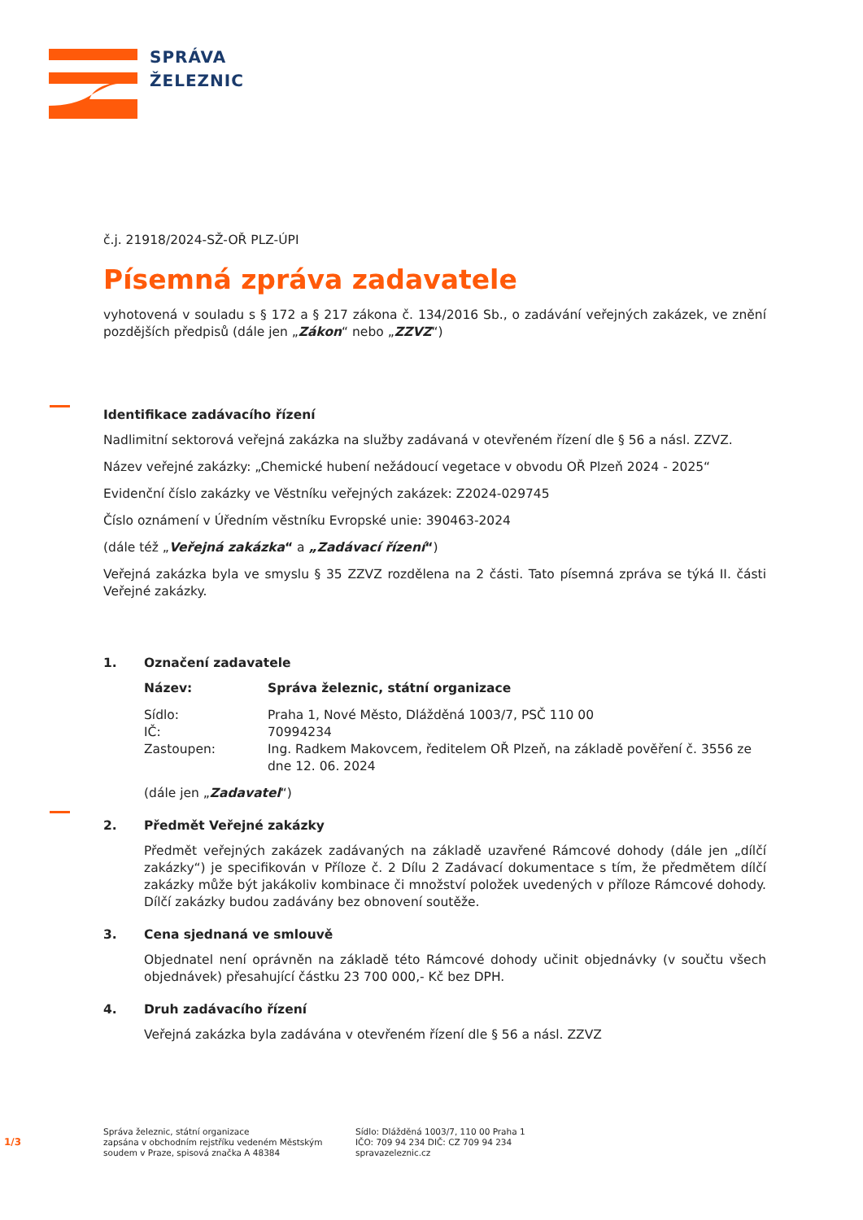SPRÁVA
ŽELEZNIC
č.j. 21918/2024-SŽ-OŘ PLZ-ÚPI
Písemná zpráva zadavatele
vyhotovená v souladu s § 172 a § 217 zákona č. 134/2016 Sb., o zadávání veřejných zakázek, ve znění pozdějších předpisů (dále jen „Zákon“ nebo „ZZVZ“)
Identifikace zadávacího řízení
Nadlimitní sektorová veřejná zakázka na služby zadávaná v otevřeném řízení dle § 56 a násl. ZZVZ.
Název veřejné zakázky: „Chemické hubení nežádoucí vegetace v obvodu OŘ Plzeň 2024 - 2025“
Evidenční číslo zakázky ve Věstníku veřejných zakázek: Z2024-029745
Číslo oznámení v Úředním věstníku Evropské unie: 390463-2024
(dále též „Veřejná zakázka“ a „Zadávací řízení“)
Veřejná zakázka byla ve smyslu § 35 ZZVZ rozdělena na 2 části. Tato písemná zpráva se týká II. části Veřejné zakázky.
1. Označení zadavatele
| Název: | Správa železnic, státní organizace |
| Sídlo: | Praha 1, Nové Město, Dlážděná 1003/7, PSČ 110 00 |
| IČ: | 70994234 |
| Zastoupen: | Ing. Radkem Makovcem, ředitelem OŘ Plzeň, na základě pověření č. 3556 ze dne 12. 06. 2024 |
(dále jen „Zadavatel“)
2. Předmět Veřejné zakázky
Předmět veřejných zakázek zadávaných na základě uzavřené Rámcové dohody (dále jen „dílčí zakázky“) je specifikován v Příloze č. 2 Dílu 2 Zadávací dokumentace s tím, že předmětem dílčí zakázky může být jakákoliv kombinace či množství položek uvedených v příloze Rámcové dohody. Dílčí zakázky budou zadávány bez obnovení soutěže.
3. Cena sjednaná ve smlouvě
Objednatel není oprávněn na základě této Rámcové dohody učinit objednávky (v součtu všech objednávek) přesahující částku 23 700 000,- Kč bez DPH.
4. Druh zadávacího řízení
Veřejná zakázka byla zadávána v otevřeném řízení dle § 56 a násl. ZZVZ
1/3
Správa železnic, státní organizace
zapsána v obchodním rejstříku vedeném Městským
soudem v Praze, spisová značka A 48384
Sídlo: Dlážděná 1003/7, 110 00 Praha 1
IČO: 709 94 234 DIČ: CZ 709 94 234
spravazeleznic.cz